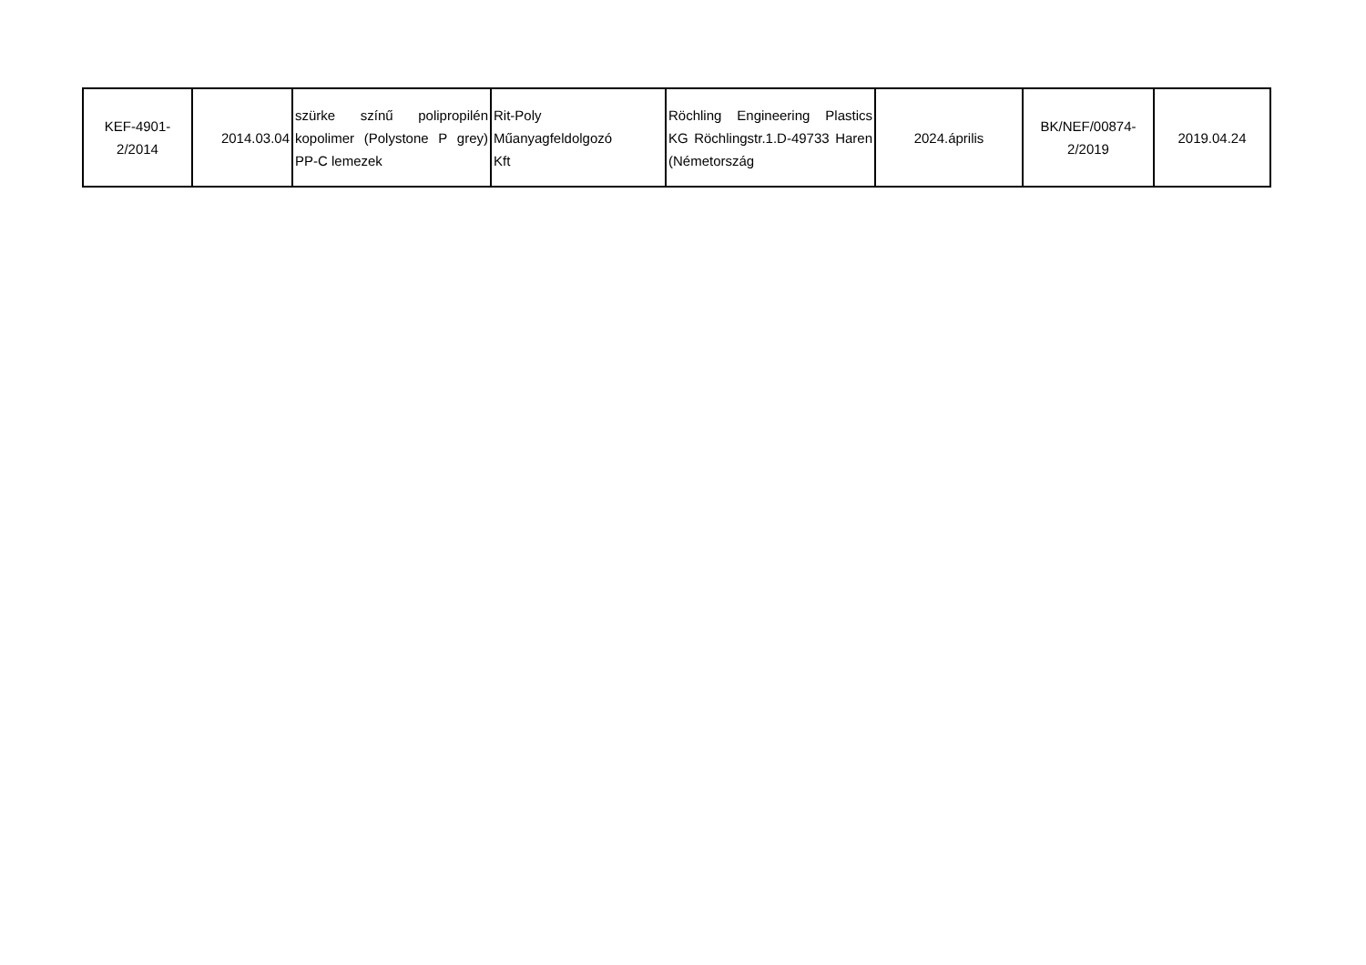| KEF-4901- 2/2014 | 2014.03.04 | szürke színű polipropilén kopolimer (Polystone P grey) PP-C lemezek | Rit-Poly Műanyagfeldolgozó Kft | Röchling Engineering Plastics KG Röchlingstr.1.D-49733 Haren (Németország | 2024.április | BK/NEF/00874- 2/2019 | 2019.04.24 |